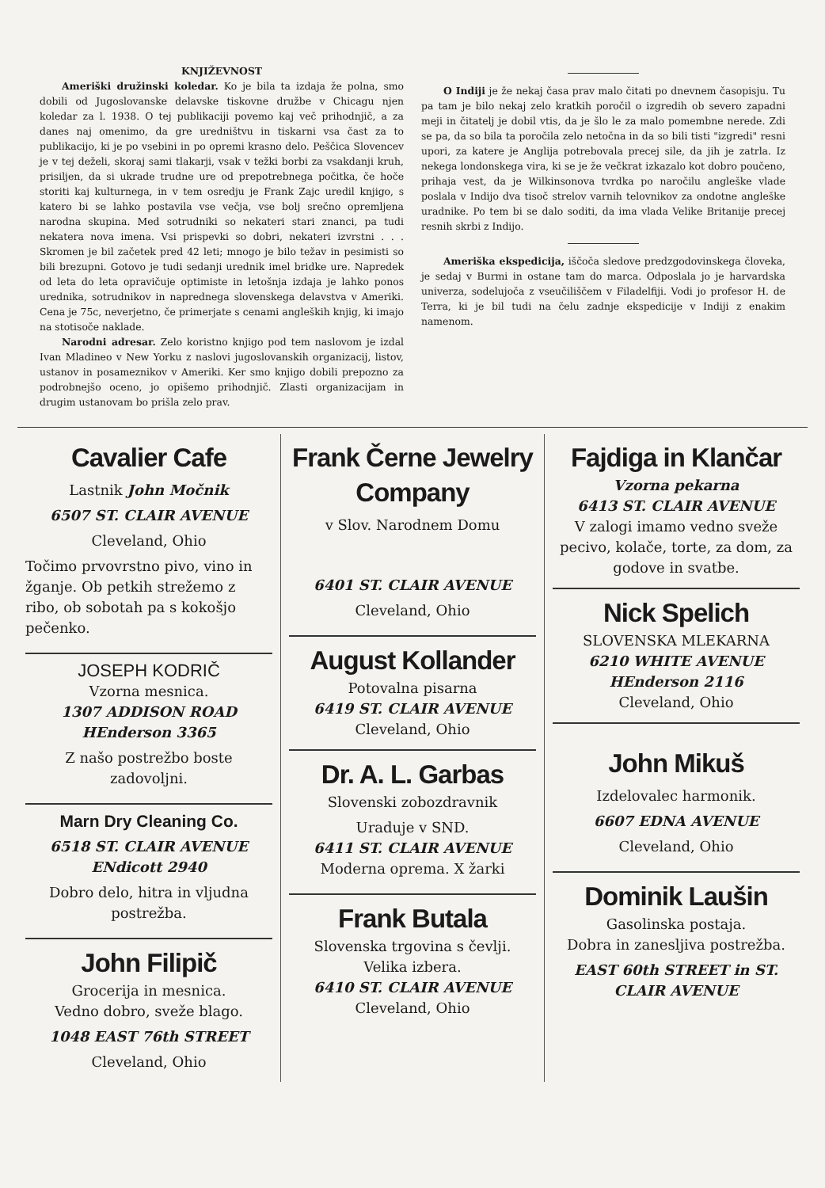KNJIŽEVNOST
Ameriški družinski koledar. Ko je bila ta izdaja že polna, smo dobili od Jugoslovanske delavske tiskovne družbe v Chicagu njen koledar za l. 1938. O tej publikaciji povemo kaj več prihodnjič, a za danes naj omenimo, da gre uredništvu in tiskarni vsa čast za to publikacijo, ki je po vsebini in po opremi krasno delo. Peščica Slovencev je v tej deželi, skoraj sami tlakarji, vsak v težki borbi za vsakdanji kruh, prisiljen, da si ukrade trudne ure od prepotrebnega počitka, če hoče storiti kaj kulturnega, in v tem osredju je Frank Zajc uredil knjigo, s katero bi se lahko postavila vse večja, vse bolj srečno opremljena narodna skupina. Med sotrudniki so nekateri stari znanci, pa tudi nekatera nova imena. Vsi prispevki so dobri, nekateri izvrstni . . . Skromen je bil začetek pred 42 leti; mnogo je bilo težav in pesimisti so bili brezupni. Gotovo je tudi sedanji urednik imel bridke ure. Napredek od leta do leta opravičuje optimiste in letošnja izdaja je lahko ponos urednika, sotrudnikov in naprednega slovenskega delavstva v Ameriki. Cena je 75c, neverjetno, če primerjate s cenami angleških knjig, ki imajo na stotisoče naklade.
Narodni adresar. Zelo koristno knjigo pod tem naslovom je izdal Ivan Mladineo v New Yorku z naslovi jugoslovanskih organizacij, listov, ustanov in posameznikov v Ameriki. Ker smo knjigo dobili prepozno za podrobnejšo oceno, jo opišemo prihodnjič. Zlasti organizacijam in drugim ustanovam bo prišla zelo prav.
O Indiji je že nekaj časa prav malo čitati po dnevnem časopisju. Tu pa tam je bilo nekaj zelo kratkih poročil o izgredih ob severo zapadni meji in čitatelj je dobil vtis, da je šlo le za malo pomembne nerede. Zdi se pa, da so bila ta poročila zelo netočna in da so bili tisti "izgredi" resni upori, za katere je Anglija potrebovala precej sile, da jih je zatrla. Iz nekega londonskega vira, ki se je že večkrat izkazalo kot dobro poučeno, prihaja vest, da je Wilkinsonova tvrdka po naročilu angleške vlade poslala v Indijo dva tisoč strelov varnih telovnikov za ondotne angleške uradnike. Po tem bi se dalo soditi, da ima vlada Velike Britanije precej resnih skrbi z Indijo.
Ameriška ekspedicija, iščoča sledove predzgodovinskega človeka, je sedaj v Burmi in ostane tam do marca. Odposlala jo je harvardska univerza, sodelujoča z vseučiliščem v Filadelfiji. Vodi jo profesor H. de Terra, ki je bil tudi na čelu zadnje ekspedicije v Indiji z enakim namenom.
Cavalier Cafe
Lastnik John Močnik
6507 ST. CLAIR AVENUE
Cleveland, Ohio
Točimo prvovrstno pivo, vino in žganje. Ob petkih strežemo z ribo, ob sobotah pa s kokošjo pečenko.
JOSEPH KODRIČ
Vzorna mesnica.
1307 ADDISON ROAD
HEnderson 3365
Z našo postrežbo boste zadovoljni.
Marn Dry Cleaning Co.
6518 ST. CLAIR AVENUE
ENdicott 2940
Dobro delo, hitra in vljudna postrežba.
John Filipič
Grocerija in mesnica.
Vedno dobro, sveže blago.
1048 EAST 76th STREET
Cleveland, Ohio
Frank Černe Jewelry Company
v Slov. Narodnem Domu
6401 ST. CLAIR AVENUE
Cleveland, Ohio
August Kollander
Potovalna pisarna
6419 ST. CLAIR AVENUE
Cleveland, Ohio
Dr. A. L. Garbas
Slovenski zobozdravnik
Uraduje v SND.
6411 ST. CLAIR AVENUE
Moderna oprema. X žarki
Frank Butala
Slovenska trgovina s čevlji.
Velika izbera.
6410 ST. CLAIR AVENUE
Cleveland, Ohio
Fajdiga in Klančar
Vzorna pekarna
6413 ST. CLAIR AVENUE
V zalogi imamo vedno sveže pecivo, kolače, torte, za dom, za godove in svatbe.
Nick Spelich
SLOVENSKA MLEKARNA
6210 WHITE AVENUE
HEnderson 2116
Cleveland, Ohio
John Mikuš
Izdelovalec harmonik.
6607 EDNA AVENUE
Cleveland, Ohio
Dominik Laušin
Gasolinska postaja.
Dobra in zanesljiva postrežba.
EAST 60th STREET in ST. CLAIR AVENUE